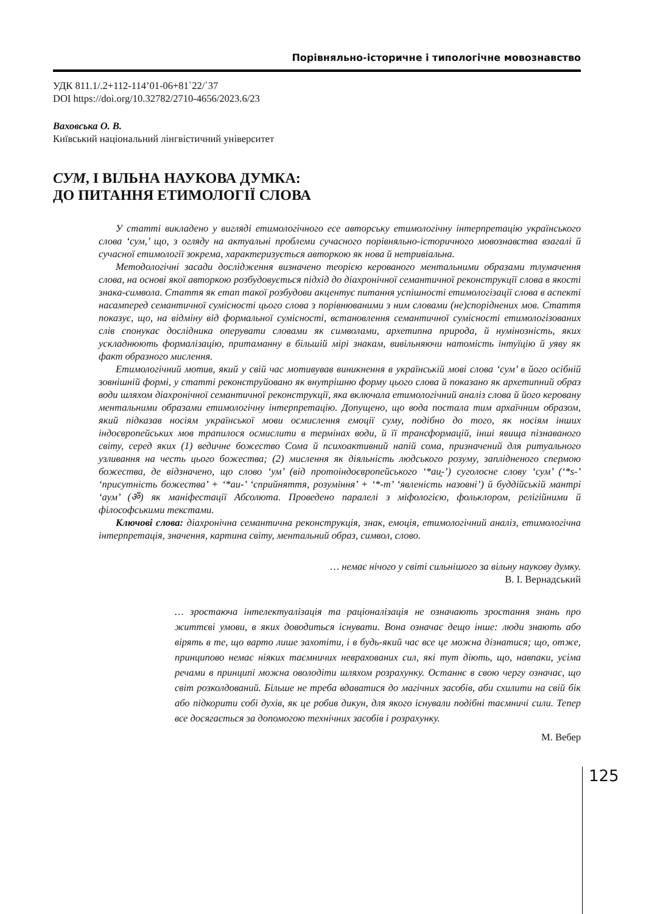Порівняльно-історичне і типологічне мовознавство
УДК 811.1/.2+112-114’01-06+81`22/`37
DOI https://doi.org/10.32782/2710-4656/2023.6/23
Ваховська О. В.
Київський національний лінгвістичний університет
СУМ, І ВІЛЬНА НАУКОВА ДУМКА:
ДО ПИТАННЯ ЕТИМОЛОГІЇ СЛОВА
У статті викладено у вигляді етимологічного есе авторську етимологічну інтерпретацію українського слова ‘сум,’ що, з огляду на актуальні проблеми сучасного порівняльно-історичного мовознавства взагалі й сучасної етимології зокрема, характеризується авторкою як нова й нетривіальна.
Методологічні засади дослідження визначено теорією керованого ментальними образами тлумачення слова, на основі якої авторкою розбудовується підхід до діахронічної семантичної реконструкції слова в якості знака-символа. Стаття як етап такої розбудови акцентує питання успішності етимологізації слова в аспекті насамперед семантичної сумісності цього слова з порівнюваними з ним словами (не)споріднених мов. Стаття показує, що, на відміну від формальної сумісності, встановлення семантичної сумісності етимологізованих слів спонукає дослідника оперувати словами як символами, архетипна природа, й нумінозність, яких ускладнюють формалізацію, притаманну в більшій мірі знакам, вивільняючи натомість інтуїцію й уяву як факт образного мислення.
Етимологічний мотив, який у свій час мотивував виникнення в українській мові слова ‘сум’ в його осібній зовнішній формі, у статті реконструйовано як внутрішню форму цього слова й показано як архетипний образ води шляхом діахронічної семантичної реконструкції, яка включала етимологічний аналіз слова й його керовану ментальними образами етимологічну інтерпретацію. Допущено, що вода постала тим архаїчним образом, який підказав носіям української мови осмислення емоції суму, подібно до того, як носіям інших індоєвропейських мов трапилося осмислити в термінах води, й її трансформацій, інші явища пізнаваного світу, серед яких (1) ведичне божество Сома й психоактивний напій сома, призначений для ритуального узливання на честь цього божества; (2) мислення як діяльність людського розуму, заплідненого спермою божества, де відзначено, що слово ‘ум’ (від протоіндоєвропейського ‘*au̯-’) суголосне слову ‘сум’ (‘*s-’ ‘присутність божества’ + ‘*au-’ ‘сприйняття, розуміння’ + ‘*-m’ ‘явленість назовні’) й буддійській мантрі ‘аум’ (ॐ) як маніфестації Абсолюта. Проведено паралелі з міфологією, фольклором, релігійними й філософськими текстами.
Ключові слова: діахронічна семантична реконструкція, знак, емоція, етимологічний аналіз, етимологічна інтерпретація, значення, картина світу, ментальний образ, символ, слово.
… немає нічого у світі сильнішого за вільну наукову думку.
В. І. Вернадський
… зростаюча інтелектуалізація та раціоналізація не означають зростання знань про життєві умови, в яких доводиться існувати. Вона означає дещо інше: люди знають або вірять в те, що варто лише захотіти, і в будь-який час все це можна дізнатися; що, отже, принципово немає ніяких таємничих неврахованих сил, які тут діють, що, навпаки, усіма речами в принципі можна оволодіти шляхом розрахунку. Останнє в свою чергу означає, що світ розколдований. Більше не треба вдаватися до магічних засобів, аби схилити на свій бік або підкорити собі духів, як це робив дикун, для якого існували подібні таємничі сили. Тепер все досягається за допомогою технічних засобів і розрахунку.
М. Вебер
125